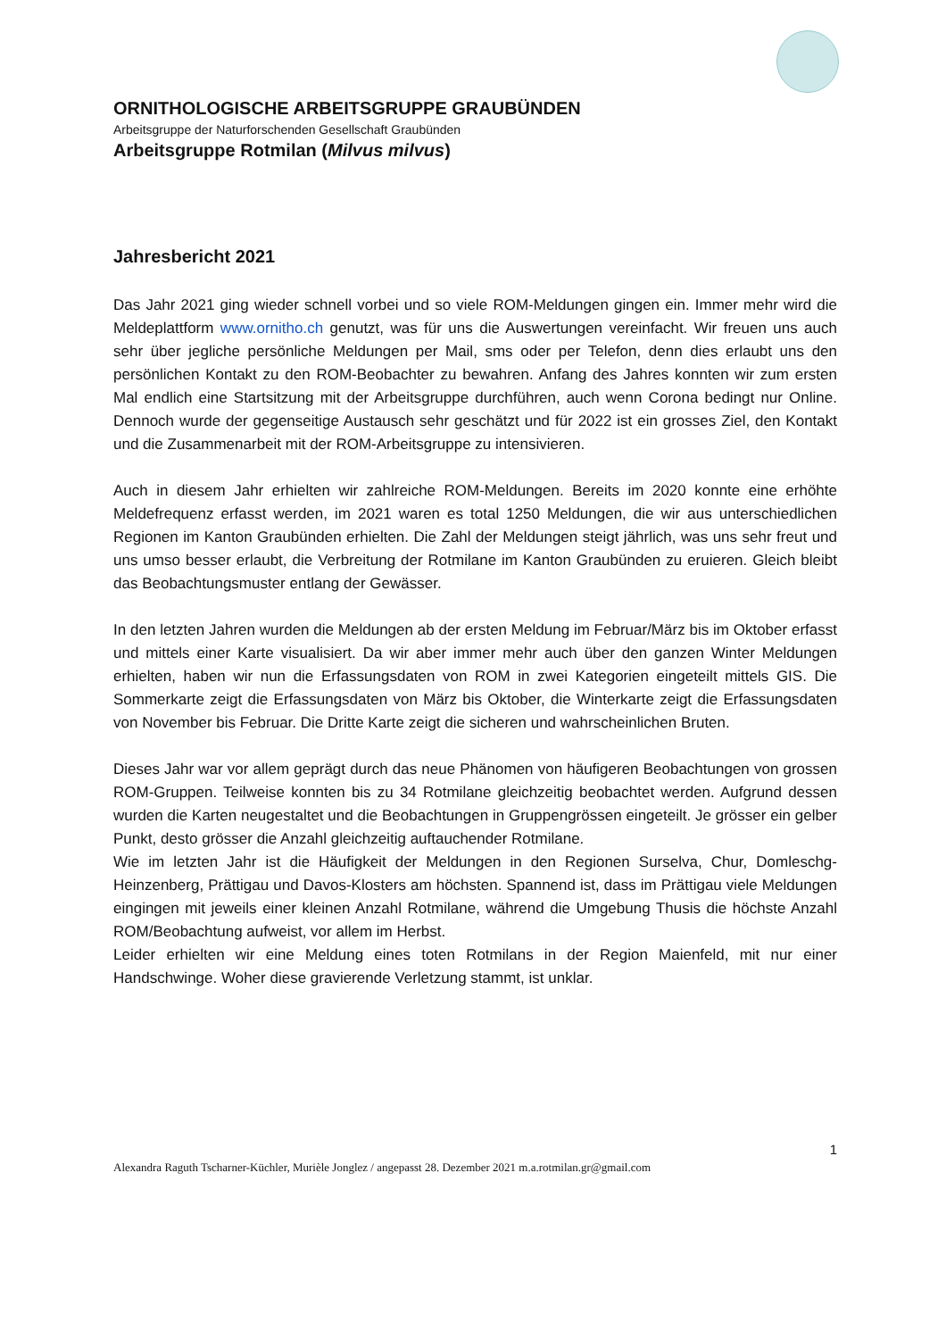ORNITHOLOGISCHE ARBEITSGRUPPE GRAUBÜNDEN
Arbeitsgruppe der Naturforschenden Gesellschaft Graubünden
Arbeitsgruppe Rotmilan (Milvus milvus)
Jahresbericht 2021
Das Jahr 2021 ging wieder schnell vorbei und so viele ROM-Meldungen gingen ein. Immer mehr wird die Meldeplattform www.ornitho.ch genutzt, was für uns die Auswertungen vereinfacht. Wir freuen uns auch sehr über jegliche persönliche Meldungen per Mail, sms oder per Telefon, denn dies erlaubt uns den persönlichen Kontakt zu den ROM-Beobachter zu bewahren. Anfang des Jahres konnten wir zum ersten Mal endlich eine Startsitzung mit der Arbeitsgruppe durchführen, auch wenn Corona bedingt nur Online. Dennoch wurde der gegenseitige Austausch sehr geschätzt und für 2022 ist ein grosses Ziel, den Kontakt und die Zusammenarbeit mit der ROM-Arbeitsgruppe zu intensivieren.
Auch in diesem Jahr erhielten wir zahlreiche ROM-Meldungen. Bereits im 2020 konnte eine erhöhte Meldefrequenz erfasst werden, im 2021 waren es total 1250 Meldungen, die wir aus unterschiedlichen Regionen im Kanton Graubünden erhielten. Die Zahl der Meldungen steigt jährlich, was uns sehr freut und uns umso besser erlaubt, die Verbreitung der Rotmilane im Kanton Graubünden zu eruieren. Gleich bleibt das Beobachtungsmuster entlang der Gewässer.
In den letzten Jahren wurden die Meldungen ab der ersten Meldung im Februar/März bis im Oktober erfasst und mittels einer Karte visualisiert. Da wir aber immer mehr auch über den ganzen Winter Meldungen erhielten, haben wir nun die Erfassungsdaten von ROM in zwei Kategorien eingeteilt mittels GIS. Die Sommerkarte zeigt die Erfassungsdaten von März bis Oktober, die Winterkarte zeigt die Erfassungsdaten von November bis Februar. Die Dritte Karte zeigt die sicheren und wahrscheinlichen Bruten.
Dieses Jahr war vor allem geprägt durch das neue Phänomen von häufigeren Beobachtungen von grossen ROM-Gruppen. Teilweise konnten bis zu 34 Rotmilane gleichzeitig beobachtet werden. Aufgrund dessen wurden die Karten neugestaltet und die Beobachtungen in Gruppengrössen eingeteilt. Je grösser ein gelber Punkt, desto grösser die Anzahl gleichzeitig auftauchender Rotmilane.
Wie im letzten Jahr ist die Häufigkeit der Meldungen in den Regionen Surselva, Chur, Domleschg-Heinzenberg, Prättigau und Davos-Klosters am höchsten. Spannend ist, dass im Prättigau viele Meldungen eingingen mit jeweils einer kleinen Anzahl Rotmilane, während die Umgebung Thusis die höchste Anzahl ROM/Beobachtung aufweist, vor allem im Herbst.
Leider erhielten wir eine Meldung eines toten Rotmilans in der Region Maienfeld, mit nur einer Handschwinge. Woher diese gravierende Verletzung stammt, ist unklar.
1
Alexandra Raguth Tscharner-Küchler, Murièle Jonglez / angepasst 28. Dezember 2021 m.a.rotmilan.gr@gmail.com